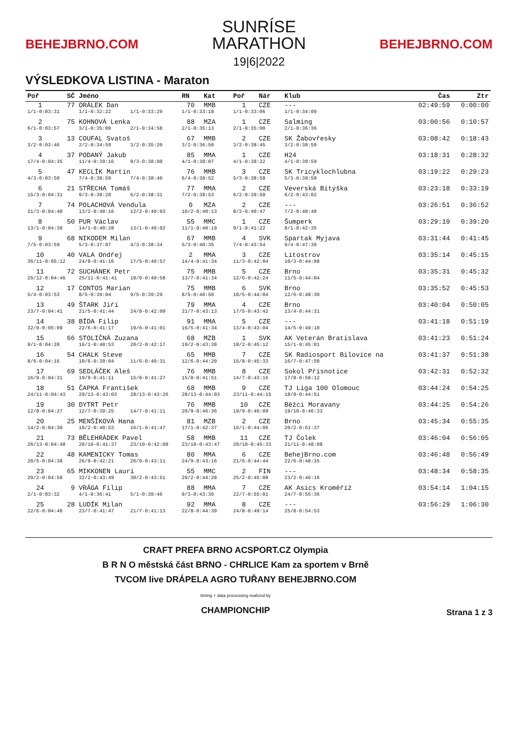BEHEJBRNO.COM
SUNRÍSE
MARATHON
19|6|2022
BEHEJBRNO.COM
VÝSLEDKOVA LISTINA - Maraton
| Poř | SČ | Jméno | | RN | Kat | Poř | Nár | Klub | Čas | Ztr |
| --- | --- | --- | --- | --- | --- | --- | --- | --- | --- | --- |
| 1 | 77 | ORÁLEK Dan | | 70 | MMB | 1 | CZE | --- | 02:49:59 | 0:00:00 |
| 1/1-0:03:31 | | 1/1-0:32:22 | 1/1-0:33:29 | 1/1-0:33:18 | | 1/1-0:33:06 | | 1/1-0:34:09 | | |
| 2 | 75 | KOHNOVÁ Lenka | | 88 | MZA | 1 | CZE | Salming | 03:00:56 | 0:10:57 |
| 6/1-0:03:57 | | 3/1-0:35:09 | 2/1-0:34:58 | 2/1-0:35:13 | | 2/1-0:35:00 | | 2/1-0:36:36 | | |
| 3 | 13 | COUFAL Svatoš | | 67 | MMB | 2 | CZE | SK Žabovřesky | 03:08:42 | 0:18:43 |
| 3/2-0:03:46 | | 2/2-0:34:59 | 3/2-0:35:20 | 3/2-0:36:50 | | 3/2-0:38:45 | | 3/2-0:38:59 | | |
| 4 | 37 | PODANÝ Jakub | | 85 | MMA | 1 | CZE | H24 | 03:18:31 | 0:28:32 |
| 17/4-0:04:35 | | 11/4-0:39:16 | 8/3-0:38:08 | 4/1-0:38:07 | | 4/1-0:38:22 | | 4/1-0:39:59 | | |
| 5 | 47 | KECLÍK Martin | | 76 | MMB | 3 | CZE | SK Tricyklochlubna | 03:19:22 | 0:29:23 |
| 4/3-0:03:50 | | 7/4-0:38:59 | 7/4-0:38:40 | 6/4-0:38:52 | | 5/3-0:38:58 | | 5/3-0:39:59 | | |
| 6 | 21 | STŘECHA Tomáš | | 77 | MMA | 2 | CZE | Veverská Bítýška | 03:23:18 | 0:33:19 |
| 15/3-0:04:31 | | 9/3-0:38:28 | 6/2-0:38:31 | 7/2-0:38:53 | | 6/2-0:39:50 | | 6/2-0:43:02 | | |
| 7 | 74 | POLACHOVÁ Vendula | | 0 | MZA | 2 | CZE | --- | 03:26:51 | 0:36:52 |
| 21/3-0:04:40 | | 13/2-0:40:16 | 12/2-0:40:03 | 10/2-0:40:13 | | 8/2-0:40:47 | | 7/2-0:40:48 | | |
| 8 | 50 | PUR Václav | | 55 | MMC | 1 | CZE | Šumperk | 03:29:19 | 0:39:20 |
| 13/1-0:04:30 | | 14/1-0:40:28 | 13/1-0:40:02 | 11/1-0:40:19 | | 9/1-0:41:22 | | 8/1-0:42:35 | | |
| 9 | 68 | NIKODEM Milan | | 67 | MMB | 4 | SVK | Spartak Myjava | 03:31:44 | 0:41:45 |
| 7/5-0:03:59 | | 5/3-0:37:07 | 4/3-0:38:34 | 5/3-0:40:35 | | 7/4-0:43:54 | | 9/4-0:47:30 | | |
| 10 | 40 | VALA Ondřej | | 2 | MMA | 3 | CZE | Litostrov | 03:35:14 | 0:45:15 |
| 36/11-0:05:12 | | 24/8-0:41:16 | 17/5-0:40:57 | 14/4-0:41:34 | | 11/3-0:42:04 | | 10/3-0:44:08 | | |
| 11 | 72 | SUCHÁNEK Petr | | 75 | MMB | 5 | CZE | Brno | 03:35:31 | 0:45:32 |
| 25/12-0:04:46 | | 25/11-0:41:41 | 18/9-0:40:58 | 13/7-0:41:34 | | 12/6-0:42:24 | | 11/5-0:44:04 | | |
| 12 | 17 | CONTOS Marian | | 75 | MMB | 6 | SVK | Brno | 03:35:52 | 0:45:53 |
| 5/4-0:03:53 | | 8/5-0:39:04 | 9/5-0:39:29 | 8/5-0:40:50 | | 10/5-0:44:04 | | 12/6-0:48:30 | | |
| 13 | 49 | ŠTARK Jiří | | 79 | MMA | 4 | CZE | Brno | 03:40:04 | 0:50:05 |
| 23/7-0:04:41 | | 21/5-0:41:44 | 24/8-0:42:09 | 21/7-0:43:13 | | 17/5-0:43:42 | | 13/4-0:44:31 | | |
| 14 | 38 | BÍDA Filip | | 91 | MMA | 5 | CZE | --- | 03:41:18 | 0:51:19 |
| 32/9-0:05:09 | | 22/6-0:41:17 | 19/6-0:41:01 | 16/5-0:41:34 | | 13/4-0:43:04 | | 14/5-0:49:10 | | |
| 15 | 66 | STOLIČNÁ Zuzana | | 68 | MZB | 1 | SVK | AK Veterán Bratislava | 03:41:23 | 0:51:24 |
| 9/1-0:04:20 | | 16/1-0:40:53 | 20/2-0:42:17 | 19/2-0:43:38 | | 18/2-0:45:12 | | 15/1-0:45:01 | | |
| 16 | 54 | CHALK Steve | | 65 | MMB | 7 | CZE | SK Radiosport Bílovice na | 03:41:37 | 0:51:38 |
| 8/6-0:04:16 | | 10/6-0:39:04 | 11/6-0:40:31 | 12/6-0:44:20 | | 15/8-0:45:33 | | 16/7-0:47:50 | | |
| 17 | 69 | SEDLÁČEK Aleš | | 76 | MMB | 8 | CZE | Sokol Přísnotice | 03:42:31 | 0:52:32 |
| 16/9-0:04:31 | | 19/9-0:41:11 | 15/8-0:41:27 | 15/8-0:41:51 | | 14/7-0:43:16 | | 17/8-0:50:12 | | |
| 18 | 51 | ČAPKA František | | 68 | MMB | 9 | CZE | TJ Liga 100 Olomouc | 03:44:24 | 0:54:25 |
| 24/11-0:04:43 | | 29/13-0:43:03 | 28/13-0:43:26 | 28/13-0:44:03 | | 23/11-0:44:15 | | 18/9-0:44:51 | | |
| 19 | 30 | DYTRT Petr | | 76 | MMB | 10 | CZE | Běžci Moravany | 03:44:25 | 0:54:26 |
| 12/8-0:04:27 | | 12/7-0:39:25 | 14/7-0:41:11 | 20/9-0:46:36 | | 19/9-0:46:09 | | 19/10-0:46:33 | | |
| 20 | 25 | MENŠÍKOVÁ Hana | | 81 | MZB | 2 | CZE | Brno | 03:45:34 | 0:55:35 |
| 14/2-0:04:30 | | 18/2-0:40:53 | 16/1-0:41:47 | 17/1-0:42:37 | | 16/1-0:44:06 | | 20/2-0:51:37 | | |
| 21 | 73 | BĚLEHRÁDEK Pavel | | 58 | MMB | 11 | CZE | TJ Čolek | 03:46:04 | 0:56:05 |
| 26/13-0:04:48 | | 20/10-0:41:37 | 23/10-0:42:08 | 23/10-0:43:47 | | 20/10-0:45:33 | | 21/11-0:48:08 | | |
| 22 | 48 | KAMENICKY Tomas | | 80 | MMA | 6 | CZE | BehejBrno.com | 03:46:48 | 0:56:49 |
| 20/5-0:04:38 | | 26/9-0:42:21 | 26/9-0:43:11 | 24/9-0:43:16 | | 21/6-0:44:44 | | 22/6-0:48:35 | | |
| 23 | 65 | MIKKONEN Lauri | | 55 | MMC | 2 | FIN | --- | 03:48:34 | 0:58:35 |
| 29/2-0:04:58 | | 32/2-0:43:49 | 30/2-0:43:51 | 29/2-0:44:28 | | 25/2-0:45:08 | | 23/2-0:46:16 | | |
| 24 | 9 | VRÁGA Filip | | 88 | MMA | 7 | CZE | AK Asics Kroměříž | 03:54:14 | 1:04:15 |
| 2/1-0:03:32 | | 4/1-0:36:41 | 5/1-0:39:46 | 9/3-0:43:36 | | 22/7-0:55:01 | | 24/7-0:55:36 | | |
| 25 | 28 | LUDÍK Milan | | 92 | MMA | 8 | CZE | --- | 03:56:29 | 1:06:30 |
| 22/6-0:04:40 | | 23/7-0:41:47 | 21/7-0:41:13 | 22/8-0:44:39 | | 24/8-0:49:14 | | 25/8-0:54:53 | | |
CRAFT PREFA BRNO ACSPORT.CZ Olympia
B R N O městská část BRNO - CHRLICE Kam za sportem v Brně
TVCOM live DRÁPELA AGRO TUŘANY BEHEJBRNO.COM
timing + data processing realized by
CHAMPIONCHIP
Strana 1 z 3